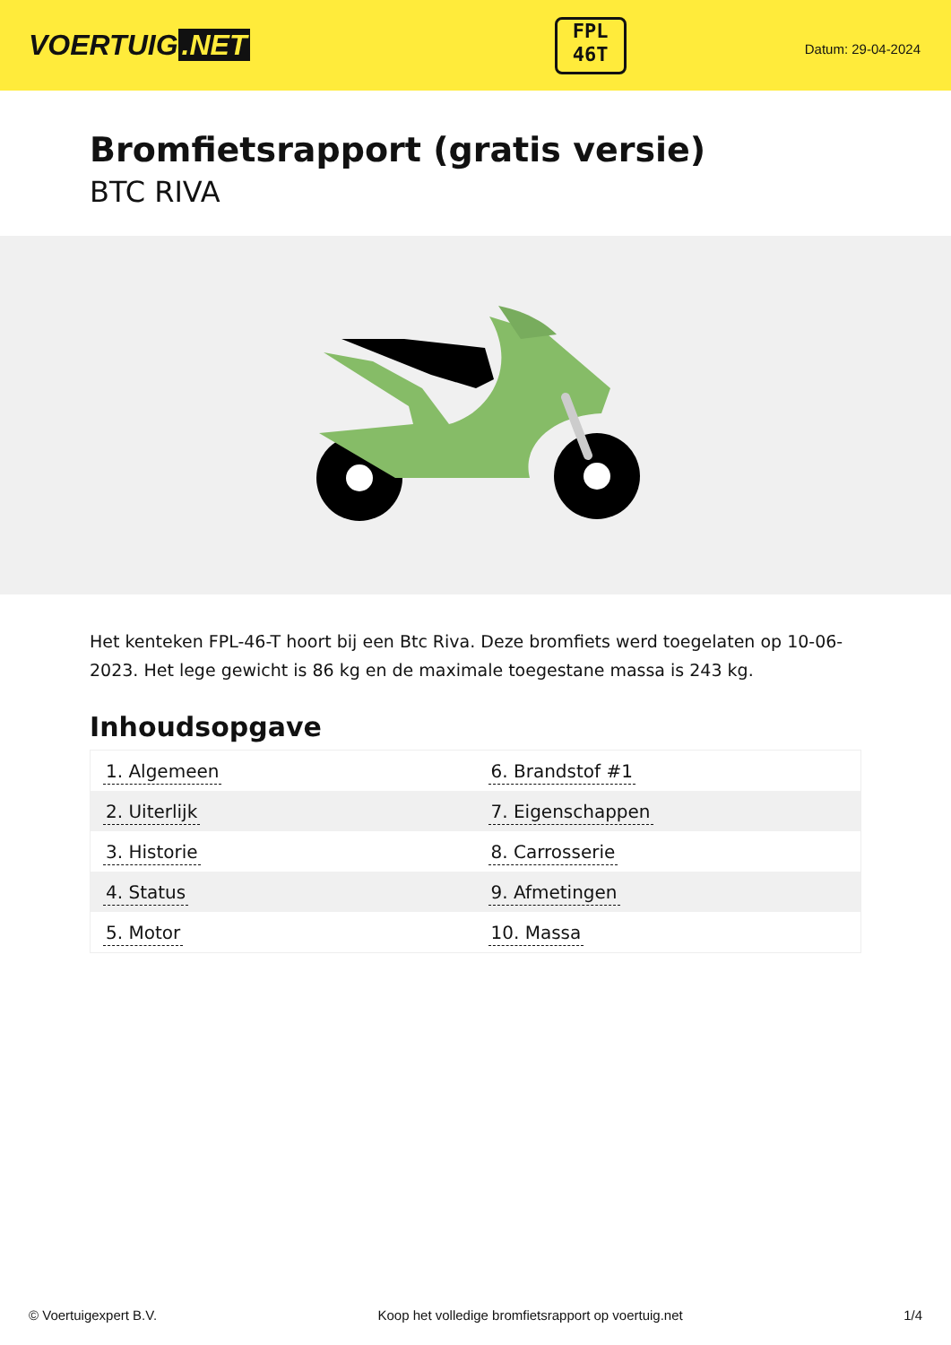VOERTUIG.NET
FPL
46T
Datum: 29-04-2024
Bromfietsrapport (gratis versie)
BTC RIVA
Het kenteken FPL-46-T hoort bij een Btc Riva. Deze bromfiets werd toegelaten op 10-06-2023. Het lege gewicht is 86 kg en de maximale toegestane massa is 243 kg.
Inhoudsopgave
| 1. Algemeen | 6. Brandstof #1 |
| 2. Uiterlijk | 7. Eigenschappen |
| 3. Historie | 8. Carrosserie |
| 4. Status | 9. Afmetingen |
| 5. Motor | 10. Massa |
© Voertuigexpert B.V. Koop het volledige bromfietsrapport op voertuig.net
1/4